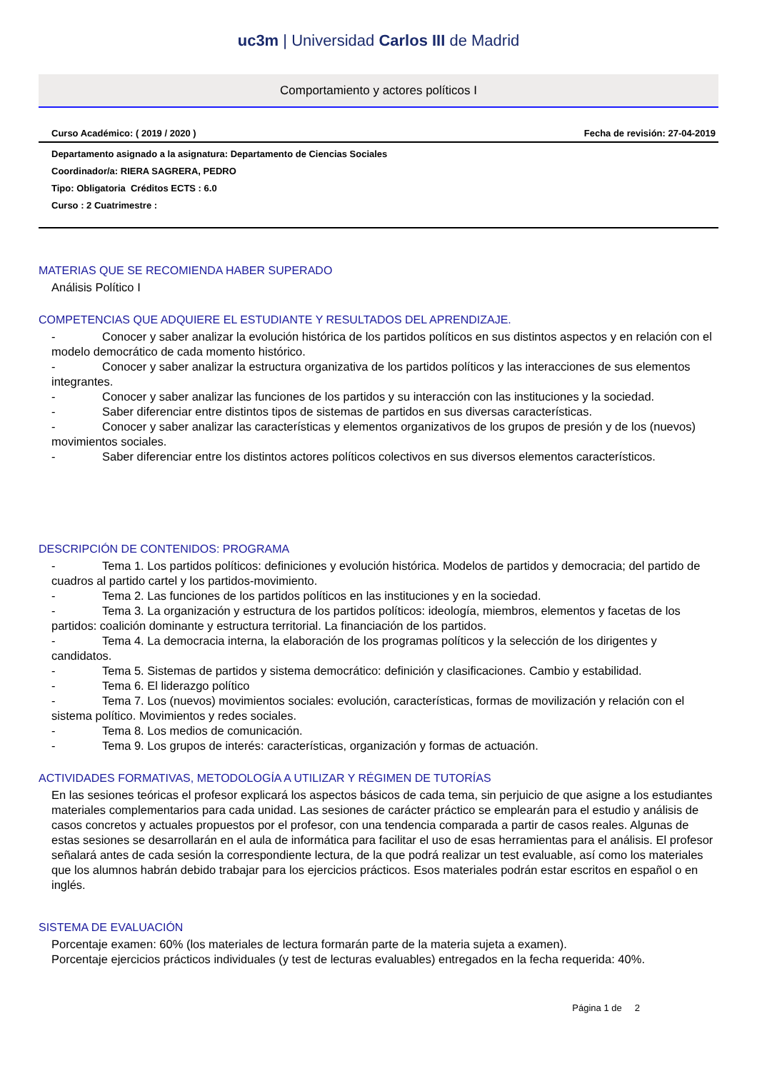uc3m | Universidad Carlos III de Madrid
Comportamiento y actores políticos I
Curso Académico: ( 2019 / 2020 ) Fecha de revisión: 27-04-2019
Departamento asignado a la asignatura: Departamento de Ciencias Sociales
Coordinador/a: RIERA SAGRERA, PEDRO
Tipo: Obligatoria Créditos ECTS : 6.0
Curso : 2 Cuatrimestre :
MATERIAS QUE SE RECOMIENDA HABER SUPERADO
Análisis Político I
COMPETENCIAS QUE ADQUIERE EL ESTUDIANTE Y RESULTADOS DEL APRENDIZAJE.
- Conocer y saber analizar la evolución histórica de los partidos políticos en sus distintos aspectos y en relación con el modelo democrático de cada momento histórico.
- Conocer y saber analizar la estructura organizativa de los partidos políticos y las interacciones de sus elementos integrantes.
- Conocer y saber analizar las funciones de los partidos y su interacción con las instituciones y la sociedad.
- Saber diferenciar entre distintos tipos de sistemas de partidos en sus diversas características.
- Conocer y saber analizar las características y elementos organizativos de los grupos de presión y de los (nuevos) movimientos sociales.
- Saber diferenciar entre los distintos actores políticos colectivos en sus diversos elementos característicos.
DESCRIPCIÓN DE CONTENIDOS: PROGRAMA
- Tema 1. Los partidos políticos: definiciones y evolución histórica. Modelos de partidos y democracia; del partido de cuadros al partido cartel y los partidos-movimiento.
- Tema 2. Las funciones de los partidos políticos en las instituciones y en la sociedad.
- Tema 3. La organización y estructura de los partidos políticos: ideología, miembros, elementos y facetas de los partidos: coalición dominante y estructura territorial. La financiación de los partidos.
- Tema 4. La democracia interna, la elaboración de los programas políticos y la selección de los dirigentes y candidatos.
- Tema 5. Sistemas de partidos y sistema democrático: definición y clasificaciones. Cambio y estabilidad.
- Tema 6. El liderazgo político
- Tema 7. Los (nuevos) movimientos sociales: evolución, características, formas de movilización y relación con el sistema político. Movimientos y redes sociales.
- Tema 8. Los medios de comunicación.
- Tema 9. Los grupos de interés: características, organización y formas de actuación.
ACTIVIDADES FORMATIVAS, METODOLOGÍA A UTILIZAR Y RÉGIMEN DE TUTORÍAS
En las sesiones teóricas el profesor explicará los aspectos básicos de cada tema, sin perjuicio de que asigne a los estudiantes materiales complementarios para cada unidad. Las sesiones de carácter práctico se emplearán para el estudio y análisis de casos concretos y actuales propuestos por el profesor, con una tendencia comparada a partir de casos reales. Algunas de estas sesiones se desarrollarán en el aula de informática para facilitar el uso de esas herramientas para el análisis. El profesor señalará antes de cada sesión la correspondiente lectura, de la que podrá realizar un test evaluable, así como los materiales que los alumnos habrán debido trabajar para los ejercicios prácticos. Esos materiales podrán estar escritos en español o en inglés.
SISTEMA DE EVALUACIÓN
Porcentaje examen: 60% (los materiales de lectura formarán parte de la materia sujeta a examen).
Porcentaje ejercicios prácticos individuales (y test de lecturas evaluables) entregados en la fecha requerida: 40%.
Página 1 de 2